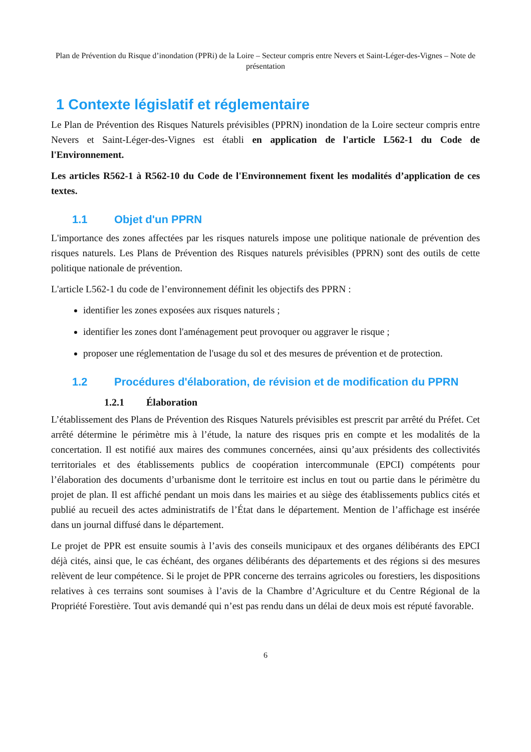Plan de Prévention du Risque d’inondation (PPRi) de la Loire – Secteur compris entre Nevers et Saint-Léger-des-Vignes – Note de présentation
1 Contexte législatif et réglementaire
Le Plan de Prévention des Risques Naturels prévisibles (PPRN) inondation de la Loire secteur compris entre Nevers et Saint-Léger-des-Vignes est établi en application de l'article L562-1 du Code de l'Environnement.
Les articles R562-1 à R562-10 du Code de l'Environnement fixent les modalités d’application de ces textes.
1.1 Objet d'un PPRN
L'importance des zones affectées par les risques naturels impose une politique nationale de prévention des risques naturels. Les Plans de Prévention des Risques naturels prévisibles (PPRN) sont des outils de cette politique nationale de prévention.
L'article L562-1 du code de l’environnement définit les objectifs des PPRN :
identifier les zones exposées aux risques naturels ;
identifier les zones dont l'aménagement peut provoquer ou aggraver le risque ;
proposer une réglementation de l'usage du sol et des mesures de prévention et de protection.
1.2 Procédures d'élaboration, de révision et de modification du PPRN
1.2.1 Élaboration
L’établissement des Plans de Prévention des Risques Naturels prévisibles est prescrit par arrêté du Préfet. Cet arrêté détermine le périmètre mis à l’étude, la nature des risques pris en compte et les modalités de la concertation. Il est notifié aux maires des communes concernées, ainsi qu’aux présidents des collectivités territoriales et des établissements publics de coopération intercommunale (EPCI) compétents pour l’élaboration des documents d’urbanisme dont le territoire est inclus en tout ou partie dans le périmètre du projet de plan. Il est affiché pendant un mois dans les mairies et au siège des établissements publics cités et publié au recueil des actes administratifs de l’État dans le département. Mention de l’affichage est insérée dans un journal diffusé dans le département.
Le projet de PPR est ensuite soumis à l’avis des conseils municipaux et des organes délibérants des EPCI déjà cités, ainsi que, le cas échéant, des organes délibérants des départements et des régions si des mesures relèvent de leur compétence. Si le projet de PPR concerne des terrains agricoles ou forestiers, les dispositions relatives à ces terrains sont soumises à l’avis de la Chambre d’Agriculture et du Centre Régional de la Propriété Forestière. Tout avis demandé qui n’est pas rendu dans un délai de deux mois est réputé favorable.
6